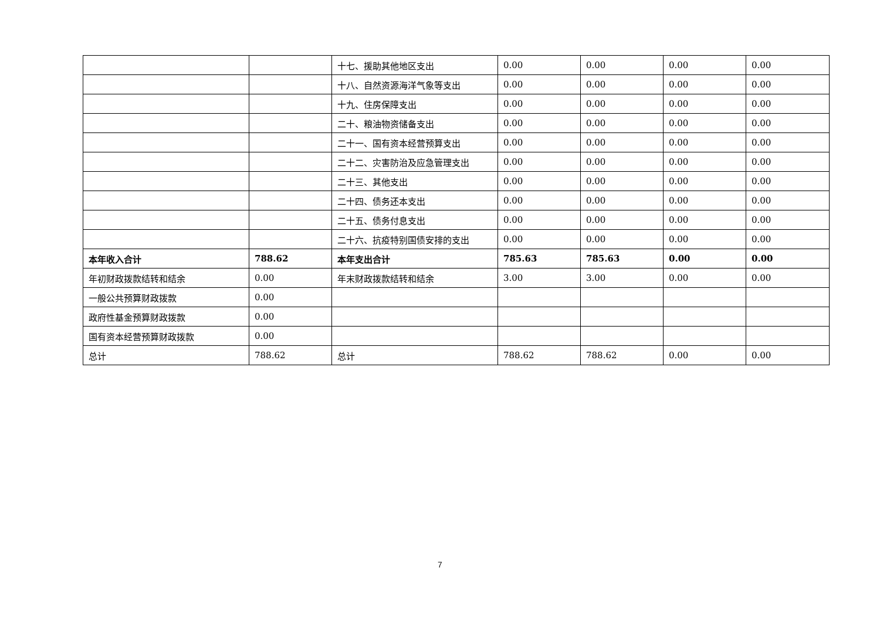| | | 十七、援助其他地区支出 | 0.00 | 0.00 | 0.00 | 0.00 |
| | | 十八、自然资源海洋气象等支出 | 0.00 | 0.00 | 0.00 | 0.00 |
| | | 十九、住房保障支出 | 0.00 | 0.00 | 0.00 | 0.00 |
| | | 二十、粮油物资储备支出 | 0.00 | 0.00 | 0.00 | 0.00 |
| | | 二十一、国有资本经营预算支出 | 0.00 | 0.00 | 0.00 | 0.00 |
| | | 二十二、灾害防治及应急管理支出 | 0.00 | 0.00 | 0.00 | 0.00 |
| | | 二十三、其他支出 | 0.00 | 0.00 | 0.00 | 0.00 |
| | | 二十四、债务还本支出 | 0.00 | 0.00 | 0.00 | 0.00 |
| | | 二十五、债务付息支出 | 0.00 | 0.00 | 0.00 | 0.00 |
| | | 二十六、抗疫特别国债安排的支出 | 0.00 | 0.00 | 0.00 | 0.00 |
| 本年收入合计 | 788.62 | 本年支出合计 | 785.63 | 785.63 | 0.00 | 0.00 |
| 年初财政拨款结转和结余 | 0.00 | 年末财政拨款结转和结余 | 3.00 | 3.00 | 0.00 | 0.00 |
| 一般公共预算财政拨款 | 0.00 | | | | | |
| 政府性基金预算财政拨款 | 0.00 | | | | | |
| 国有资本经营预算财政拨款 | 0.00 | | | | | |
| 总计 | 788.62 | 总计 | 788.62 | 788.62 | 0.00 | 0.00 |
7